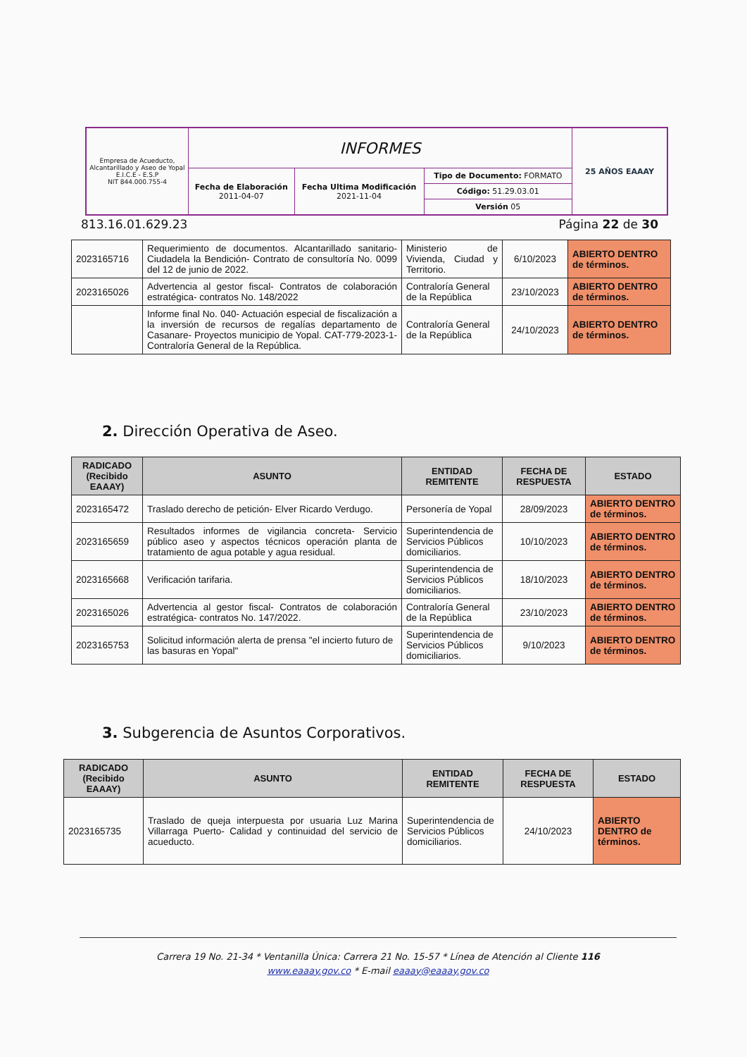| Empresa de Acueducto, Alcantarillado y Aseo de Yopal E.I.C.E - E.S.P NIT 844.000.755-4 | INFORMES | | | 25 AÑOS EAAAY |
| | Fecha de Elaboración 2011-04-07 | Fecha Ultima Modificación 2021-11-04 | Tipo de Documento: FORMATO Código: 51.29.03.01 Versión 05 | |
813.16.01.629.23 Página 22 de 30
| 2023165716 | Requerimiento de documentos. Alcantarillado sanitario- Ciudadela la Bendición- Contrato de consultoría No. 0099 del 12 de junio de 2022. | Ministerio de Vivienda, Ciudad y Territorio. | 6/10/2023 | ABIERTO DENTRO de términos. |
| 2023165026 | Advertencia al gestor fiscal- Contratos de colaboración estratégica- contratos No. 148/2022 | Contraloría General de la República | 23/10/2023 | ABIERTO DENTRO de términos. |
| | Informe final No. 040- Actuación especial de fiscalización a la inversión de recursos de regalías departamento de Casanare- Proyectos municipio de Yopal. CAT-779-2023-1- Contraloría General de la República. | Contraloría General de la República | 24/10/2023 | ABIERTO DENTRO de términos. |
2. Dirección Operativa de Aseo.
| RADICADO (Recibido EAAAY) | ASUNTO | ENTIDAD REMITENTE | FECHA DE RESPUESTA | ESTADO |
| --- | --- | --- | --- | --- |
| 2023165472 | Traslado derecho de petición- Elver Ricardo Verdugo. | Personería de Yopal | 28/09/2023 | ABIERTO DENTRO de términos. |
| 2023165659 | Resultados informes de vigilancia concreta- Servicio público aseo y aspectos técnicos operación planta de tratamiento de agua potable y agua residual. | Superintendencia de Servicios Públicos domiciliarios. | 10/10/2023 | ABIERTO DENTRO de términos. |
| 2023165668 | Verificación tarifaria. | Superintendencia de Servicios Públicos domiciliarios. | 18/10/2023 | ABIERTO DENTRO de términos. |
| 2023165026 | Advertencia al gestor fiscal- Contratos de colaboración estratégica- contratos No. 147/2022. | Contraloría General de la República | 23/10/2023 | ABIERTO DENTRO de términos. |
| 2023165753 | Solicitud información alerta de prensa "el incierto futuro de las basuras en Yopal" | Superintendencia de Servicios Públicos domiciliarios. | 9/10/2023 | ABIERTO DENTRO de términos. |
3. Subgerencia de Asuntos Corporativos.
| RADICADO (Recibido EAAAY) | ASUNTO | ENTIDAD REMITENTE | FECHA DE RESPUESTA | ESTADO |
| --- | --- | --- | --- | --- |
| 2023165735 | Traslado de queja interpuesta por usuaria Luz Marina Villarraga Puerto- Calidad y continuidad del servicio de acueducto. | Superintendencia de Servicios Públicos domiciliarios. | 24/10/2023 | ABIERTO DENTRO de términos. |
Carrera 19 No. 21-34 * Ventanilla Única: Carrera 21 No. 15-57 * Línea de Atención al Cliente 116
www.eaaay.gov.co * E-mail eaaay@eaaay.gov.co